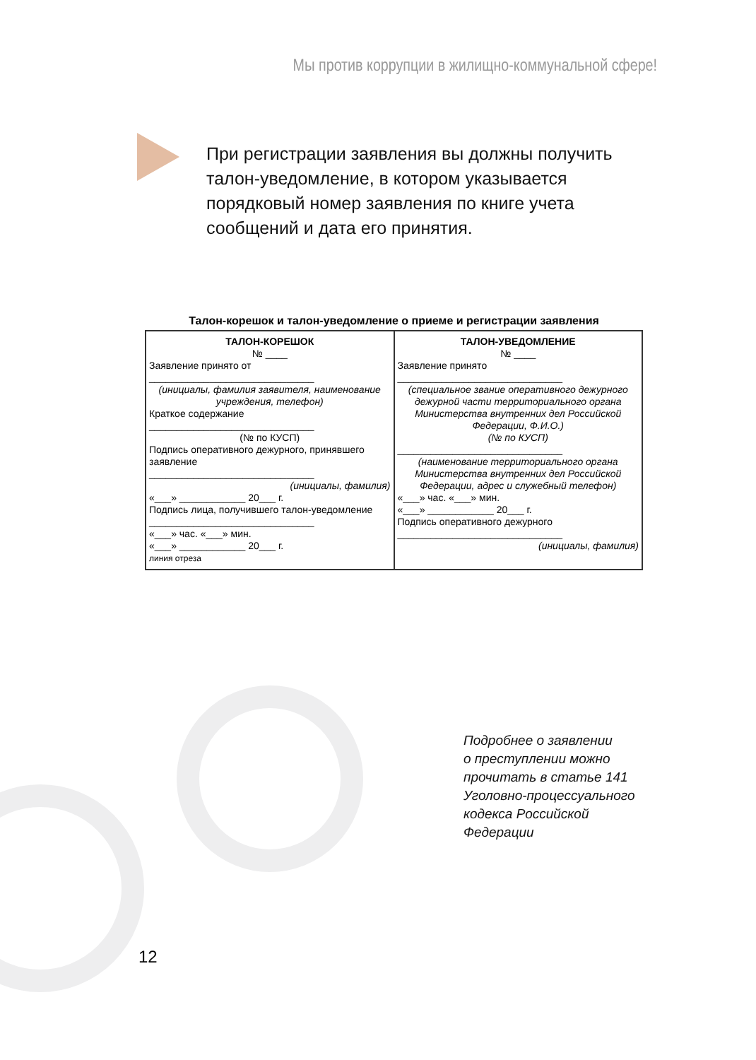Мы против коррупции в жилищно-коммунальной сфере!
При регистрации заявления вы должны получить талон-уведомление, в котором указывается порядковый номер заявления по книге учета сообщений и дата его принятия.
Талон-корешок и талон-уведомление о приеме и регистрации заявления
| ТАЛОН-КОРЕШОК № ____ Заявление принято от ______________________________ (инициалы, фамилия заявителя, наименование учреждения, телефон) Краткое содержание ______________________________ (№ по КУСП) Подпись оперативного дежурного, принявшего заявление ______________________________ (инициалы, фамилия) «___» ____________ 20___ г. Подпись лица, получившего талон-уведомление ______________________________ «___» час. «___» мин. «___» ____________ 20___ г. линия отреза | ТАЛОН-УВЕДОМЛЕНИЕ № ____ Заявление принято ______________________________ (специальное звание оперативного дежурного дежурной части территориального органа Министерства внутренних дел Российской Федерации, Ф.И.О.) (№ по КУСП) ______________________________ (наименование территориального органа Министерства внутренних дел Российской Федерации, адрес и служебный телефон) «___» час. «___» мин. «___» ____________ 20___ г. Подпись оперативного дежурного ______________________________ (инициалы, фамилия) |
Подробнее о заявлении
о преступлении можно
прочитать в статье 141
Уголовно-процессуального
кодекса Российской
Федерации
12